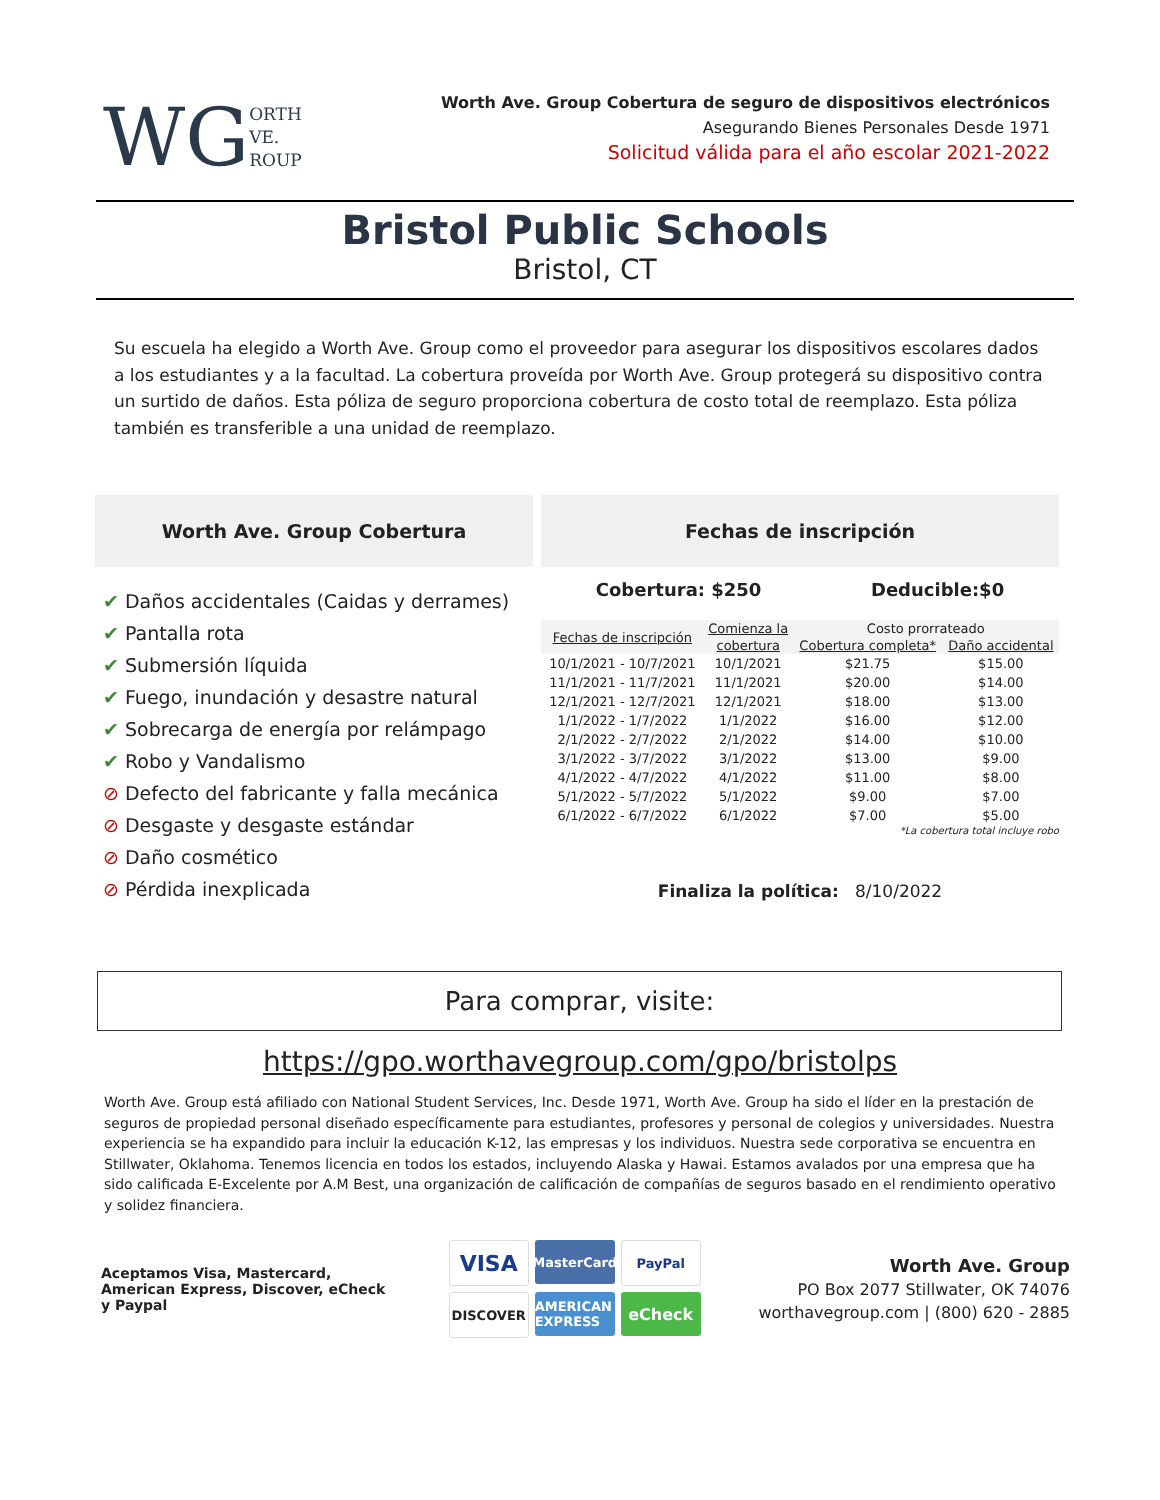WG ORTH
VE.
ROUP
Worth Ave. Group Cobertura de seguro de dispositivos electrónicos
Asegurando Bienes Personales Desde 1971
Solicitud válida para el año escolar 2021-2022
Bristol Public Schools
Bristol, CT
Su escuela ha elegido a Worth Ave. Group como el proveedor para asegurar los dispositivos escolares dados a los estudiantes y a la facultad. La cobertura proveída por Worth Ave. Group protegerá su dispositivo contra un surtido de daños. Esta póliza de seguro proporciona cobertura de costo total de reemplazo. Esta póliza también es transferible a una unidad de reemplazo.
Worth Ave. Group Cobertura
✔ Daños accidentales (Caidas y derrames)
✔ Pantalla rota
✔ Submersión líquida
✔ Fuego, inundación y desastre natural
✔ Sobrecarga de energía por relámpago
✔ Robo y Vandalismo
⊘ Defecto del fabricante y falla mecánica
⊘ Desgaste y desgaste estándar
⊘ Daño cosmético
⊘ Pérdida inexplicada
Fechas de inscripción
Cobertura: $250 Deducible:$0
| Fechas de inscripción | Comienza la | Costo prorrateado | |
| --- | --- | --- | --- |
| | cobertura | Cobertura completa* | Daño accidental |
| 10/1/2021 - 10/7/2021 | 10/1/2021 | $21.75 | $15.00 |
| 11/1/2021 - 11/7/2021 | 11/1/2021 | $20.00 | $14.00 |
| 12/1/2021 - 12/7/2021 | 12/1/2021 | $18.00 | $13.00 |
| 1/1/2022 - 1/7/2022 | 1/1/2022 | $16.00 | $12.00 |
| 2/1/2022 - 2/7/2022 | 2/1/2022 | $14.00 | $10.00 |
| 3/1/2022 - 3/7/2022 | 3/1/2022 | $13.00 | $9.00 |
| 4/1/2022 - 4/7/2022 | 4/1/2022 | $11.00 | $8.00 |
| 5/1/2022 - 5/7/2022 | 5/1/2022 | $9.00 | $7.00 |
| 6/1/2022 - 6/7/2022 | 6/1/2022 | $7.00 | $5.00 |
*La cobertura total incluye robo
Finaliza la política: 8/10/2022
Para comprar, visite:
https://gpo.worthavegroup.com/gpo/bristolps
Worth Ave. Group está afiliado con National Student Services, Inc. Desde 1971, Worth Ave. Group ha sido el líder en la prestación de seguros de propiedad personal diseñado específicamente para estudiantes, profesores y personal de colegios y universidades. Nuestra experiencia se ha expandido para incluir la educación K-12, las empresas y los individuos. Nuestra sede corporativa se encuentra en Stillwater, Oklahoma. Tenemos licencia en todos los estados, incluyendo Alaska y Hawai. Estamos avalados por una empresa que ha sido calificada E-Excelente por A.M Best, una organización de calificación de compañías de seguros basado en el rendimiento operativo y solidez financiera.
Aceptamos Visa, Mastercard, American Express, Discover, eCheck y Paypal
VISA
MasterCard
PayPal
DISCOVER
AMERICAN EXPRESS
eCheck
Worth Ave. Group
PO Box 2077 Stillwater, OK 74076
worthavegroup.com | (800) 620 - 2885